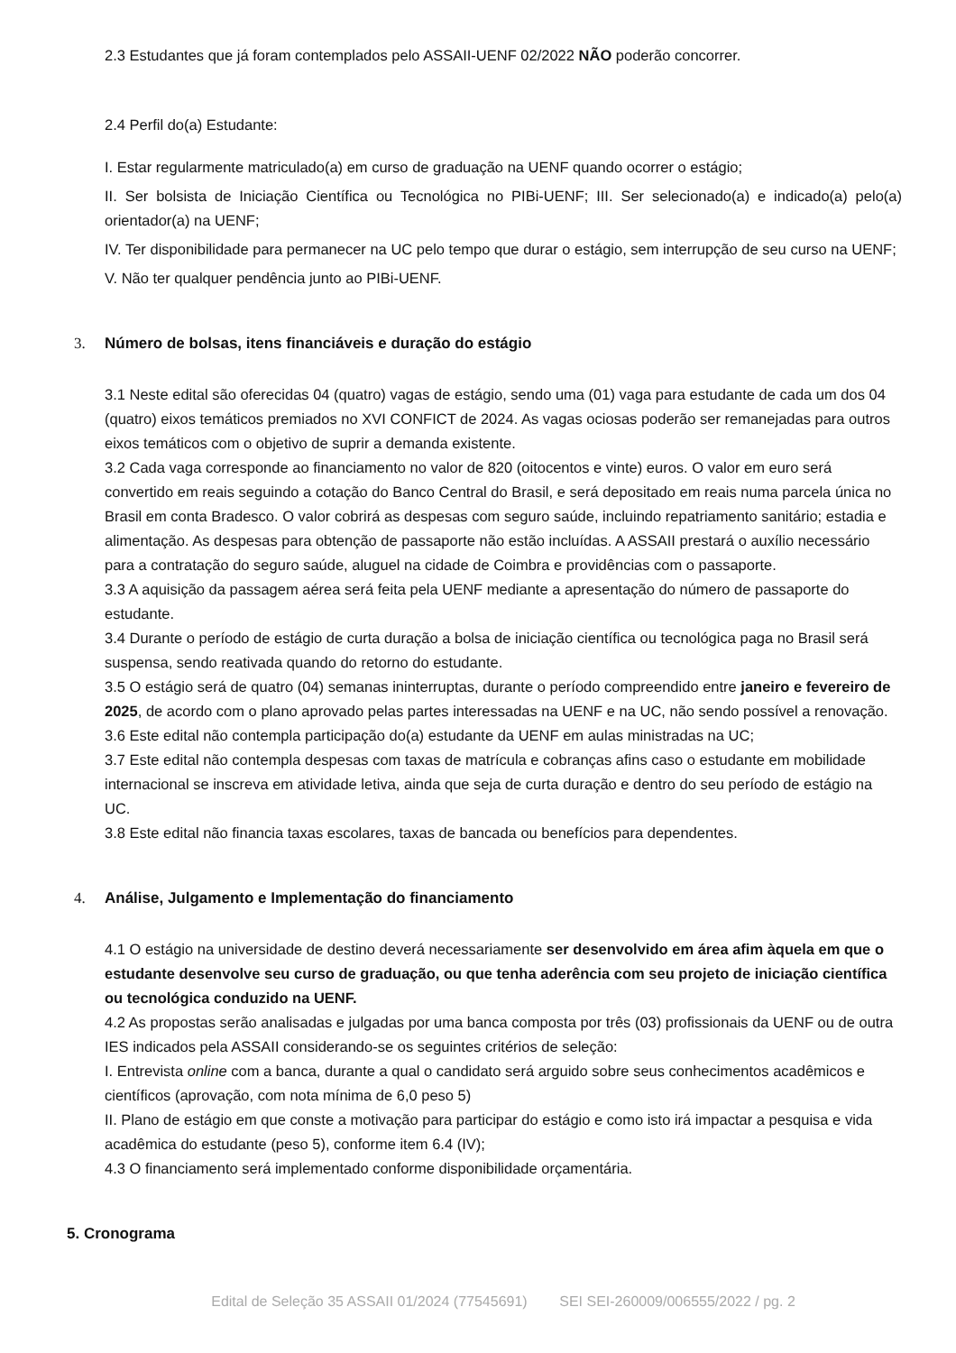2.3 Estudantes que já foram contemplados pelo ASSAII-UENF 02/2022 NÃO poderão concorrer.
2.4 Perfil do(a) Estudante:
I. Estar regularmente matriculado(a) em curso de graduação na UENF quando ocorrer o estágio;
II. Ser bolsista de Iniciação Científica ou Tecnológica no PIBi-UENF; III. Ser selecionado(a) e indicado(a) pelo(a) orientador(a) na UENF;
IV. Ter disponibilidade para permanecer na UC pelo tempo que durar o estágio, sem interrupção de seu curso na UENF;
V. Não ter qualquer pendência junto ao PIBi-UENF.
3. Número de bolsas, itens financiáveis e duração do estágio
3.1 Neste edital são oferecidas 04 (quatro) vagas de estágio, sendo uma (01) vaga para estudante de cada um dos 04 (quatro) eixos temáticos premiados no XVI CONFICT de 2024. As vagas ociosas poderão ser remanejadas para outros eixos temáticos com o objetivo de suprir a demanda existente.
3.2 Cada vaga corresponde ao financiamento no valor de 820 (oitocentos e vinte) euros. O valor em euro será convertido em reais seguindo a cotação do Banco Central do Brasil, e será depositado em reais numa parcela única no Brasil em conta Bradesco. O valor cobrirá as despesas com seguro saúde, incluindo repatriamento sanitário; estadia e alimentação. As despesas para obtenção de passaporte não estão incluídas. A ASSAII prestará o auxílio necessário para a contratação do seguro saúde, aluguel na cidade de Coimbra e providências com o passaporte.
3.3 A aquisição da passagem aérea será feita pela UENF mediante a apresentação do número de passaporte do estudante.
3.4 Durante o período de estágio de curta duração a bolsa de iniciação científica ou tecnológica paga no Brasil será suspensa, sendo reativada quando do retorno do estudante.
3.5 O estágio será de quatro (04) semanas ininterruptas, durante o período compreendido entre janeiro e fevereiro de 2025, de acordo com o plano aprovado pelas partes interessadas na UENF e na UC, não sendo possível a renovação.
3.6 Este edital não contempla participação do(a) estudante da UENF em aulas ministradas na UC;
3.7 Este edital não contempla despesas com taxas de matrícula e cobranças afins caso o estudante em mobilidade internacional se inscreva em atividade letiva, ainda que seja de curta duração e dentro do seu período de estágio na UC.
3.8 Este edital não financia taxas escolares, taxas de bancada ou benefícios para dependentes.
4. Análise, Julgamento e Implementação do financiamento
4.1 O estágio na universidade de destino deverá necessariamente ser desenvolvido em área afim àquela em que o estudante desenvolve seu curso de graduação, ou que tenha aderência com seu projeto de iniciação científica ou tecnológica conduzido na UENF.
4.2 As propostas serão analisadas e julgadas por uma banca composta por três (03) profissionais da UENF ou de outra IES indicados pela ASSAII considerando-se os seguintes critérios de seleção:
I. Entrevista online com a banca, durante a qual o candidato será arguido sobre seus conhecimentos acadêmicos e científicos (aprovação, com nota mínima de 6,0 peso 5)
II. Plano de estágio em que conste a motivação para participar do estágio e como isto irá impactar a pesquisa e vida acadêmica do estudante (peso 5), conforme item 6.4 (IV);
4.3 O financiamento será implementado conforme disponibilidade orçamentária.
5. Cronograma
Edital de Seleção 35 ASSAII 01/2024 (77545691) SEI SEI-260009/006555/2022 / pg. 2